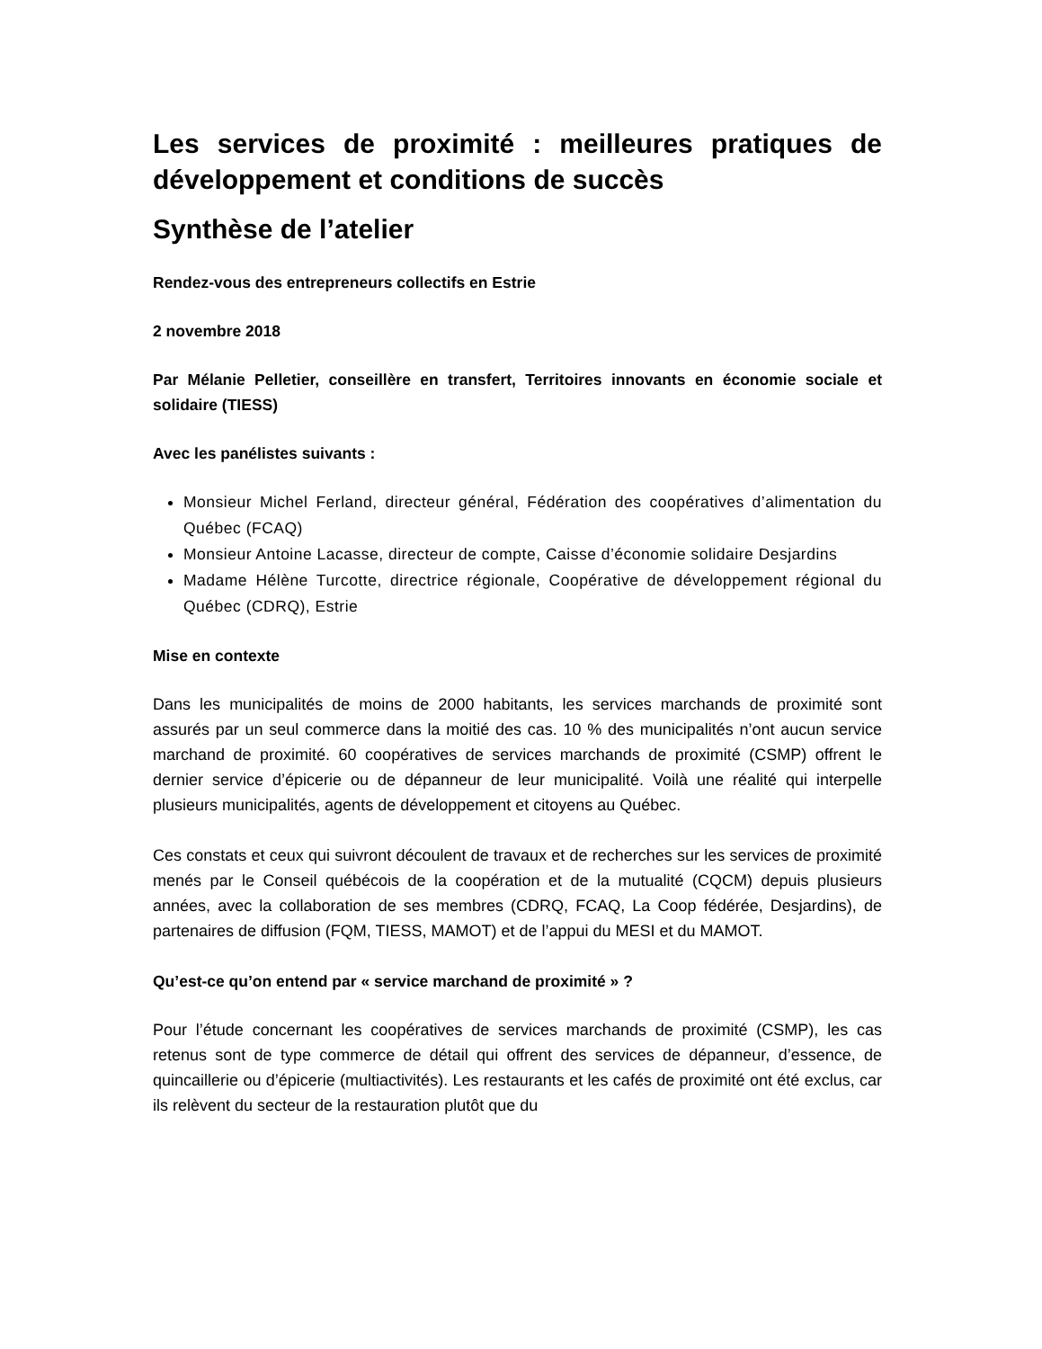Les services de proximité : meilleures pratiques de développement et conditions de succès
Synthèse de l’atelier
Rendez-vous des entrepreneurs collectifs en Estrie
2 novembre 2018
Par Mélanie Pelletier, conseillère en transfert, Territoires innovants en économie sociale et solidaire (TIESS)
Avec les panélistes suivants :
Monsieur Michel Ferland, directeur général, Fédération des coopératives d’alimentation du Québec (FCAQ)
Monsieur Antoine Lacasse, directeur de compte, Caisse d’économie solidaire Desjardins
Madame Hélène Turcotte, directrice régionale, Coopérative de développement régional du Québec (CDRQ), Estrie
Mise en contexte
Dans les municipalités de moins de 2000 habitants, les services marchands de proximité sont assurés par un seul commerce dans la moitié des cas. 10 % des municipalités n’ont aucun service marchand de proximité. 60 coopératives de services marchands de proximité (CSMP) offrent le dernier service d’épicerie ou de dépanneur de leur municipalité. Voilà une réalité qui interpelle plusieurs municipalités, agents de développement et citoyens au Québec.
Ces constats et ceux qui suivront découlent de travaux et de recherches sur les services de proximité menés par le Conseil québécois de la coopération et de la mutualité (CQCM) depuis plusieurs années, avec la collaboration de ses membres (CDRQ, FCAQ, La Coop fédérée, Desjardins), de partenaires de diffusion (FQM, TIESS, MAMOT) et de l’appui du MESI et du MAMOT.
Qu’est-ce qu’on entend par « service marchand de proximité » ?
Pour l’étude concernant les coopératives de services marchands de proximité (CSMP), les cas retenus sont de type commerce de détail qui offrent des services de dépanneur, d’essence, de quincaillerie ou d’épicerie (multiactivités). Les restaurants et les cafés de proximité ont été exclus, car ils relèvent du secteur de la restauration plutôt que du